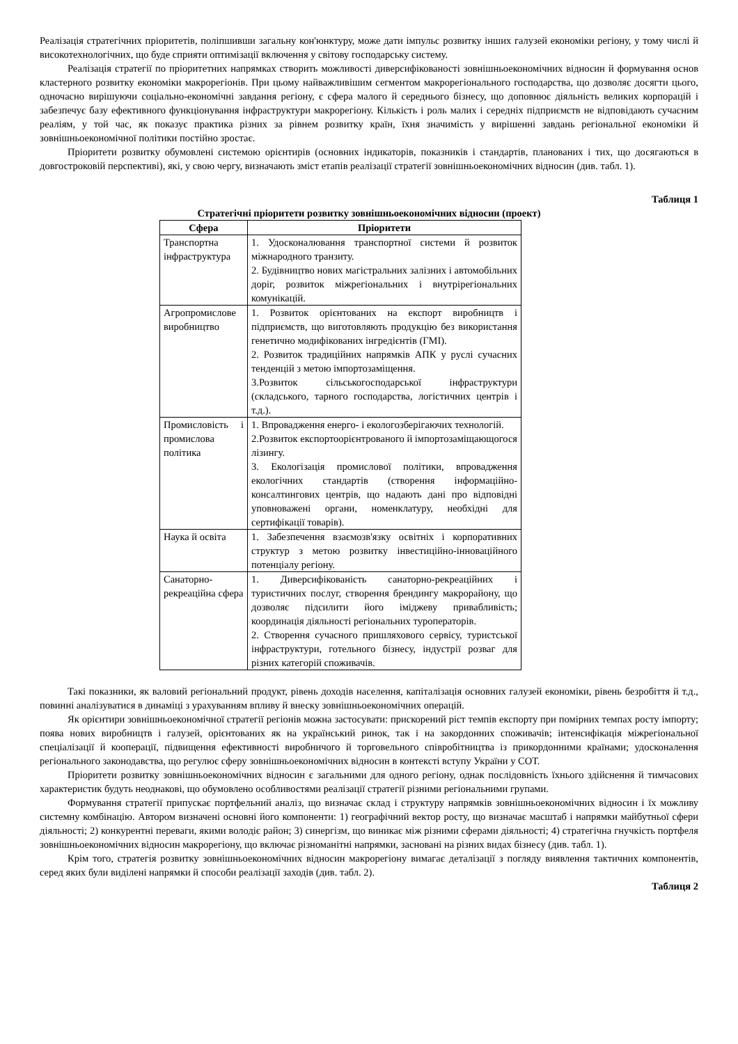Реалізація стратегічних пріоритетів, поліпшивши загальну кон'юнктуру, може дати імпульс розвитку інших галузей економіки регіону, у тому числі й високотехнологічних, що буде сприяти оптимізації включення у світову господарську систему.
Реалізація стратегії по пріоритетних напрямках створить можливості диверсифікованості зовнішньоекономічних відносин й формування основ кластерного розвитку економіки макрорегіонів. При цьому найважливішим сегментом макрорегіонального господарства, що дозволяє досягти цього, одночасно вирішуючи соціально-економічні завдання регіону, є сфера малого й середнього бізнесу, що доповнює діяльність великих корпорацій і забезпечує базу ефективного функціонування інфраструктури макрорегіону. Кількість і роль малих і середніх підприємств не відповідають сучасним реаліям, у той час, як показує практика різних за рівнем розвитку країн, їхня значимість у вирішенні завдань регіональної економіки й зовнішньоекономічної політики постійно зростає.
Пріоритети розвитку обумовлені системою орієнтирів (основних індикаторів, показників і стандартів, планованих і тих, що досягаються в довгостроковій перспективі), які, у свою чергу, визначають зміст етапів реалізації стратегії зовнішньоекономічних відносин (див. табл. 1).
Таблиця 1
Стратегічні пріоритети розвитку зовнішньоекономічних відносин (проект)
| Сфера | Пріоритети |
| --- | --- |
| Транспортна інфраструктура | 1. Удосконалювання транспортної системи й розвиток міжнародного транзиту. 2. Будівництво нових магістральних залізних і автомобільних доріг, розвиток міжрегіональних і внутрірегіональних комунікацій. |
| Агропромислове виробництво | 1. Розвиток орієнтованих на експорт виробництв і підприємств, що виготовляють продукцію без використання генетично модифікованих інгредієнтів (ГМІ). 2. Розвиток традиційних напрямків АПК у руслі сучасних тенденцій з метою імпортозаміщення. 3.Розвиток сільськогосподарської інфраструктури (складського, тарного господарства, логістичних центрів і т.д.). |
| Промисловість і промислова політика | 1. Впровадження енерго- і екологозберігаючих технологій. 2.Розвиток експортоорієнтрованого й імпортозаміщающогося лізингу. 3. Екологізація промислової політики, впровадження екологічних стандартів (створення інформаційно-консалтингових центрів, що надають дані про відповідні уповноважені органи, номенклатуру, необхідні для сертифікації товарів). |
| Наука й освіта | 1. Забезпечення взаємозв'язку освітніх і корпоративних структур з метою розвитку інвестиційно-інноваційного потенціалу регіону. |
| Санаторно-рекреаційна сфера | 1. Диверсифікованість санаторно-рекреаційних і туристичних послуг, створення брендингу макрорайону, що дозволяє підсилити його іміджеву привабливість; координація діяльності регіональних туроператорів. 2. Створення сучасного пришляхового сервісу, туристської інфраструктури, готельного бізнесу, індустрії розваг для різних категорій споживачів. |
Такі показники, як валовий регіональний продукт, рівень доходів населення, капіталізація основних галузей економіки, рівень безробіття й т.д., повинні аналізуватися в динаміці з урахуванням впливу й внеску зовнішньоекономічних операцій.
Як орієнтири зовнішньоекономічної стратегії регіонів можна застосувати: прискорений ріст темпів експорту при помірних темпах росту імпорту; поява нових виробництв і галузей, орієнтованих як на український ринок, так і на закордонних споживачів; інтенсифікація міжрегіональної спеціалізації й кооперації, підвищення ефективності виробничого й торговельного співробітництва із прикордонними країнами; удосконалення регіонального законодавства, що регулює сферу зовнішньоекономічних відносин в контексті вступу України у СОТ.
Пріоритети розвитку зовнішньоекономічних відносин є загальними для одного регіону, однак послідовність їхнього здійснення й тимчасових характеристик будуть неоднакові, що обумовлено особливостями реалізації стратегії різними регіональними групами.
Формування стратегії припускає портфельний аналіз, що визначає склад і структуру напрямків зовнішньоекономічних відносин і їх можливу системну комбінацію. Автором визначені основні його компоненти: 1) географічний вектор росту, що визначає масштаб і напрямки майбутньої сфери діяльності; 2) конкурентні переваги, якими володіє район; 3) синергізм, що виникає між різними сферами діяльності; 4) стратегічна гнучкість портфеля зовнішньоекономічних відносин макрорегіону, що включає різноманітні напрямки, засновані на різних видах бізнесу (див. табл. 1).
Крім того, стратегія розвитку зовнішньоекономічних відносин макрорегіону вимагає деталізації з погляду виявлення тактичних компонентів, серед яких були виділені напрямки й способи реалізації заходів (див. табл. 2).
Таблиця 2